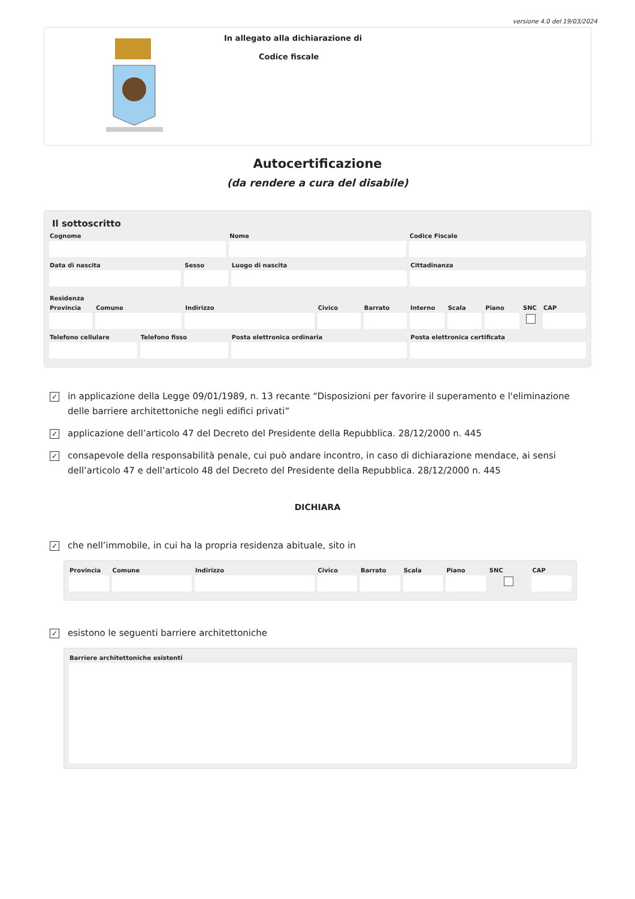versione 4.0 del 19/03/2024
In allegato alla dichiarazione di
Codice fiscale
Autocertificazione
(da rendere a cura del disabile)
Il sottoscritto
Cognome Nome Codice Fiscale
Data di nascita Sesso Luogo di nascita Cittadinanza
Residenza
Provincia Comune Indirizzo Civico Barrato Interno Scala Piano SNC CAP
Telefono cellulare Telefono fisso Posta elettronica ordinaria Posta elettronica certificata
✓
in applicazione della Legge 09/01/1989, n. 13 recante “Disposizioni per favorire il superamento e l'eliminazione delle barriere architettoniche negli edifici privati”
✓
applicazione dell’articolo 47 del Decreto del Presidente della Repubblica. 28/12/2000 n. 445
✓
consapevole della responsabilità penale, cui può andare incontro, in caso di dichiarazione mendace, ai sensi dell’articolo 47 e dell’articolo 48 del Decreto del Presidente della Repubblica. 28/12/2000 n. 445
DICHIARA
✓
che nell’immobile, in cui ha la propria residenza abituale, sito in
Provincia Comune Indirizzo Civico Barrato Scala Piano SNC CAP
✓
esistono le seguenti barriere architettoniche
Barriere architettoniche esistenti